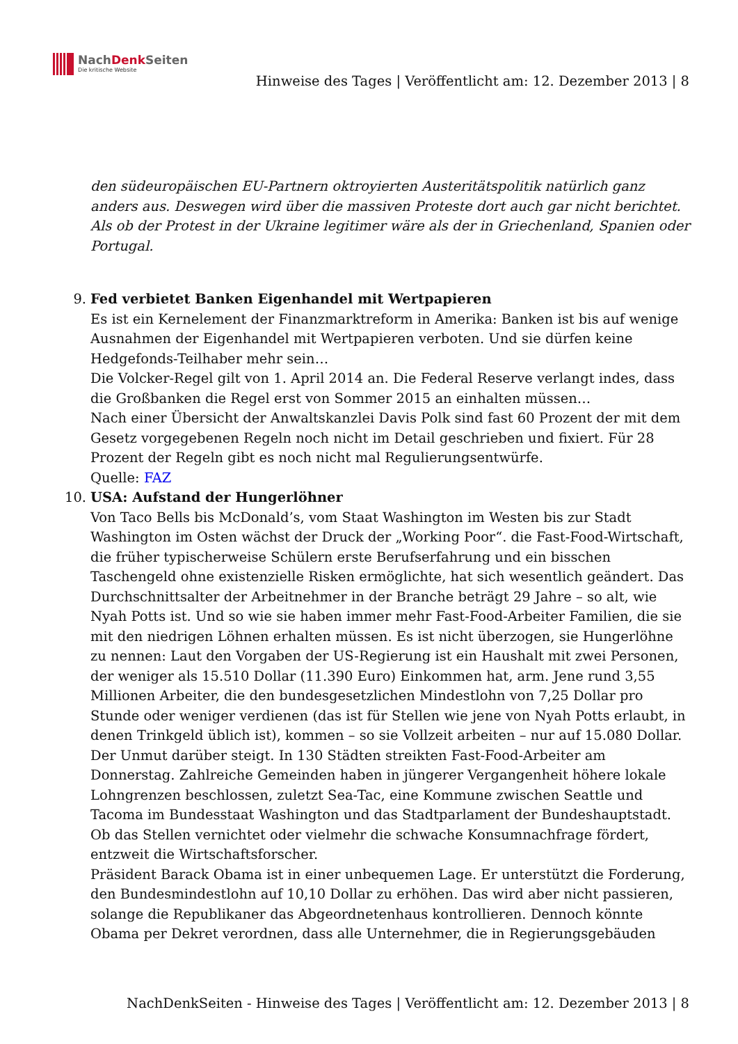NachDenk Seiten
Die kritische Website
Hinweise des Tages | Veröffentlicht am: 12. Dezember 2013 | 8
den südeuropäischen EU-Partnern oktroyierten Austeritätspolitik natürlich ganz anders aus. Deswegen wird über die massiven Proteste dort auch gar nicht berichtet. Als ob der Protest in der Ukraine legitimer wäre als der in Griechenland, Spanien oder Portugal.
9.
Fed verbietet Banken Eigenhandel mit Wertpapieren
Es ist ein Kernelement der Finanzmarktreform in Amerika: Banken ist bis auf wenige Ausnahmen der Eigenhandel mit Wertpapieren verboten. Und sie dürfen keine Hedgefonds-Teilhaber mehr sein…
Die Volcker-Regel gilt von 1. April 2014 an. Die Federal Reserve verlangt indes, dass die Großbanken die Regel erst von Sommer 2015 an einhalten müssen…
Nach einer Übersicht der Anwaltskanzlei Davis Polk sind fast 60 Prozent der mit dem Gesetz vorgegebenen Regeln noch nicht im Detail geschrieben und fixiert. Für 28 Prozent der Regeln gibt es noch nicht mal Regulierungsentwürfe.
Quelle: FAZ
10.
USA: Aufstand der Hungerlöhner
Von Taco Bells bis McDonald’s, vom Staat Washington im Westen bis zur Stadt Washington im Osten wächst der Druck der „Working Poor“. die Fast-Food-Wirtschaft, die früher typischerweise Schülern erste Berufserfahrung und ein bisschen Taschengeld ohne existenzielle Risken ermöglichte, hat sich wesentlich geändert. Das Durchschnittsalter der Arbeitnehmer in der Branche beträgt 29 Jahre – so alt, wie Nyah Potts ist. Und so wie sie haben immer mehr Fast-Food-Arbeiter Familien, die sie mit den niedrigen Löhnen erhalten müssen. Es ist nicht überzogen, sie Hungerlöhne zu nennen: Laut den Vorgaben der US-Regierung ist ein Haushalt mit zwei Personen, der weniger als 15.510 Dollar (11.390 Euro) Einkommen hat, arm. Jene rund 3,55 Millionen Arbeiter, die den bundesgesetzlichen Mindestlohn von 7,25 Dollar pro Stunde oder weniger verdienen (das ist für Stellen wie jene von Nyah Potts erlaubt, in denen Trinkgeld üblich ist), kommen – so sie Vollzeit arbeiten – nur auf 15.080 Dollar.
Der Unmut darüber steigt. In 130 Städten streikten Fast-Food-Arbeiter am Donnerstag. Zahlreiche Gemeinden haben in jüngerer Vergangenheit höhere lokale Lohngrenzen beschlossen, zuletzt Sea-Tac, eine Kommune zwischen Seattle und Tacoma im Bundesstaat Washington und das Stadtparlament der Bundeshauptstadt. Ob das Stellen vernichtet oder vielmehr die schwache Konsumnachfrage fördert, entzweit die Wirtschaftsforscher.
Präsident Barack Obama ist in einer unbequemen Lage. Er unterstützt die Forderung, den Bundesmindestlohn auf 10,10 Dollar zu erhöhen. Das wird aber nicht passieren, solange die Republikaner das Abgeordnetenhaus kontrollieren. Dennoch könnte Obama per Dekret verordnen, dass alle Unternehmer, die in Regierungsgebäuden
NachDenkSeiten - Hinweise des Tages | Veröffentlicht am: 12. Dezember 2013 | 8